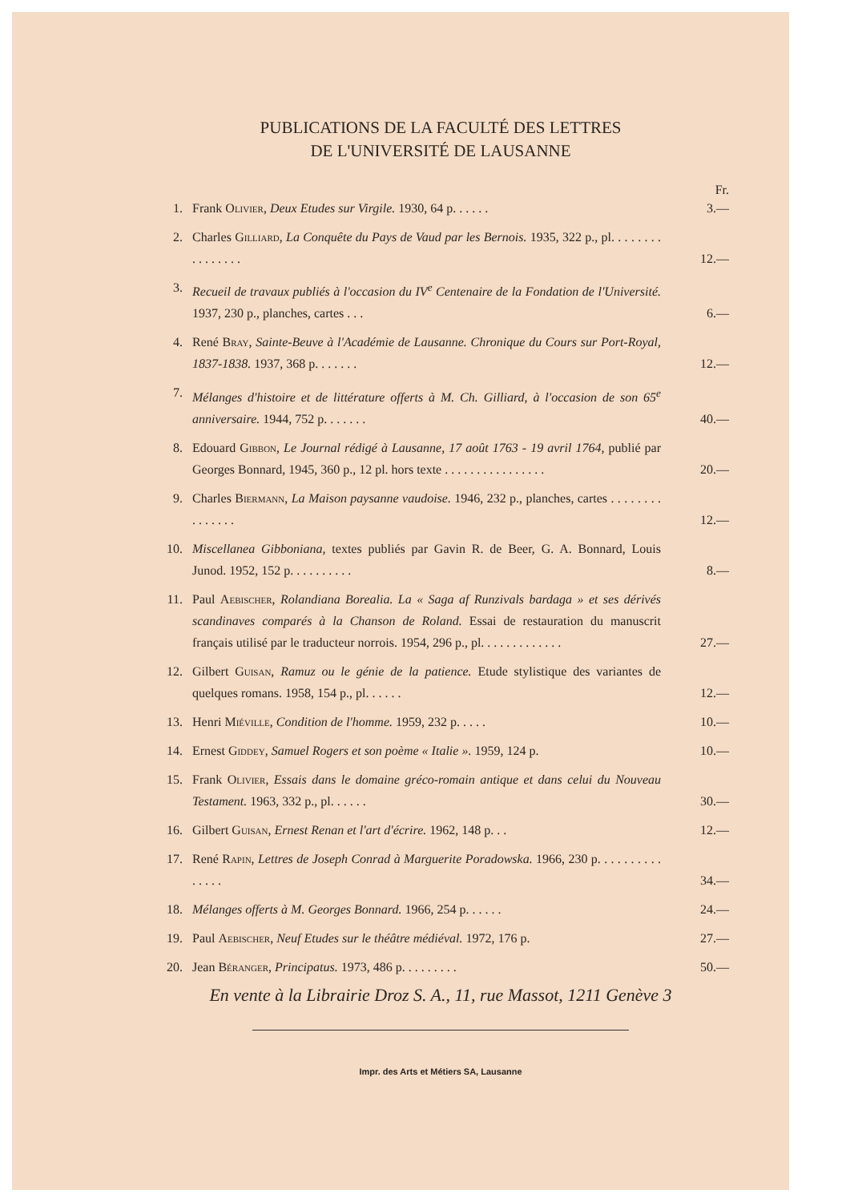PUBLICATIONS DE LA FACULTÉ DES LETTRES
DE L'UNIVERSITÉ DE LAUSANNE
Fr.
1. Frank Olivier, Deux Etudes sur Virgile. 1930, 64 p. . . . . . 3.—
2. Charles Gilliard, La Conquête du Pays de Vaud par les Bernois. 1935, 322 p., pl. . . . . . . . . . . . . . . . 12.—
3. Recueil de travaux publiés à l'occasion du IV<sup>e</sup> Centenaire de la Fondation de l'Université. 1937, 230 p., planches, cartes . . . 6.—
4. René Bray, Sainte-Beuve à l'Académie de Lausanne. Chronique du Cours sur Port-Royal, 1837-1838. 1937, 368 p. . . . . . . 12.—
7. Mélanges d'histoire et de littérature offerts à M. Ch. Gilliard, à l'occasion de son 65<sup>e</sup> anniversaire. 1944, 752 p. . . . . . . 40.—
8. Edouard Gibbon, Le Journal rédigé à Lausanne, 17 août 1763 - 19 avril 1764, publié par Georges Bonnard, 1945, 360 p., 12 pl. hors texte . . . . . . . . . . . . . . . . 20.—
9. Charles Biermann, La Maison paysanne vaudoise. 1946, 232 p., planches, cartes . . . . . . . . . . . . . . . 12.—
10. Miscellanea Gibboniana, textes publiés par Gavin R. de Beer, G. A. Bonnard, Louis Junod. 1952, 152 p. . . . . . . . . . 8.—
11. Paul Aebischer, Rolandiana Borealia. La « Saga af Runzivals bar­daga » et ses dérivés scandinaves comparés à la Chanson de Roland. Essai de restauration du manuscrit français utilisé par le traducteur norrois. 1954, 296 p., pl. . . . . . . . . . . . . 27.—
12. Gilbert Guisan, Ramuz ou le génie de la patience. Etude stylistique des variantes de quelques romans. 1958, 154 p., pl. . . . . . 12.—
13. Henri Miéville, Condition de l'homme. 1959, 232 p. . . . . 10.—
14. Ernest Giddey, Samuel Rogers et son poème « Italie ». 1959, 124 p. 10.—
15. Frank Olivier, Essais dans le domaine gréco-romain antique et dans celui du Nouveau Testament. 1963, 332 p., pl. . . . . . 30.—
16. Gilbert Guisan, Ernest Renan et l'art d'écrire. 1962, 148 p. . . 12.—
17. René Rapin, Lettres de Joseph Conrad à Marguerite Poradowska. 1966, 230 p. . . . . . . . . . . . . . . 34.—
18. Mélanges offerts à M. Georges Bonnard. 1966, 254 p. . . . . . 24.—
19. Paul Aebischer, Neuf Etudes sur le théâtre médiéval. 1972, 176 p. 27.—
20. Jean Béranger, Principatus. 1973, 486 p. . . . . . . . . 50.—
En vente à la Librairie Droz S. A., 11, rue Massot, 1211 Genève 3
Impr. des Arts et Métiers SA, Lausanne